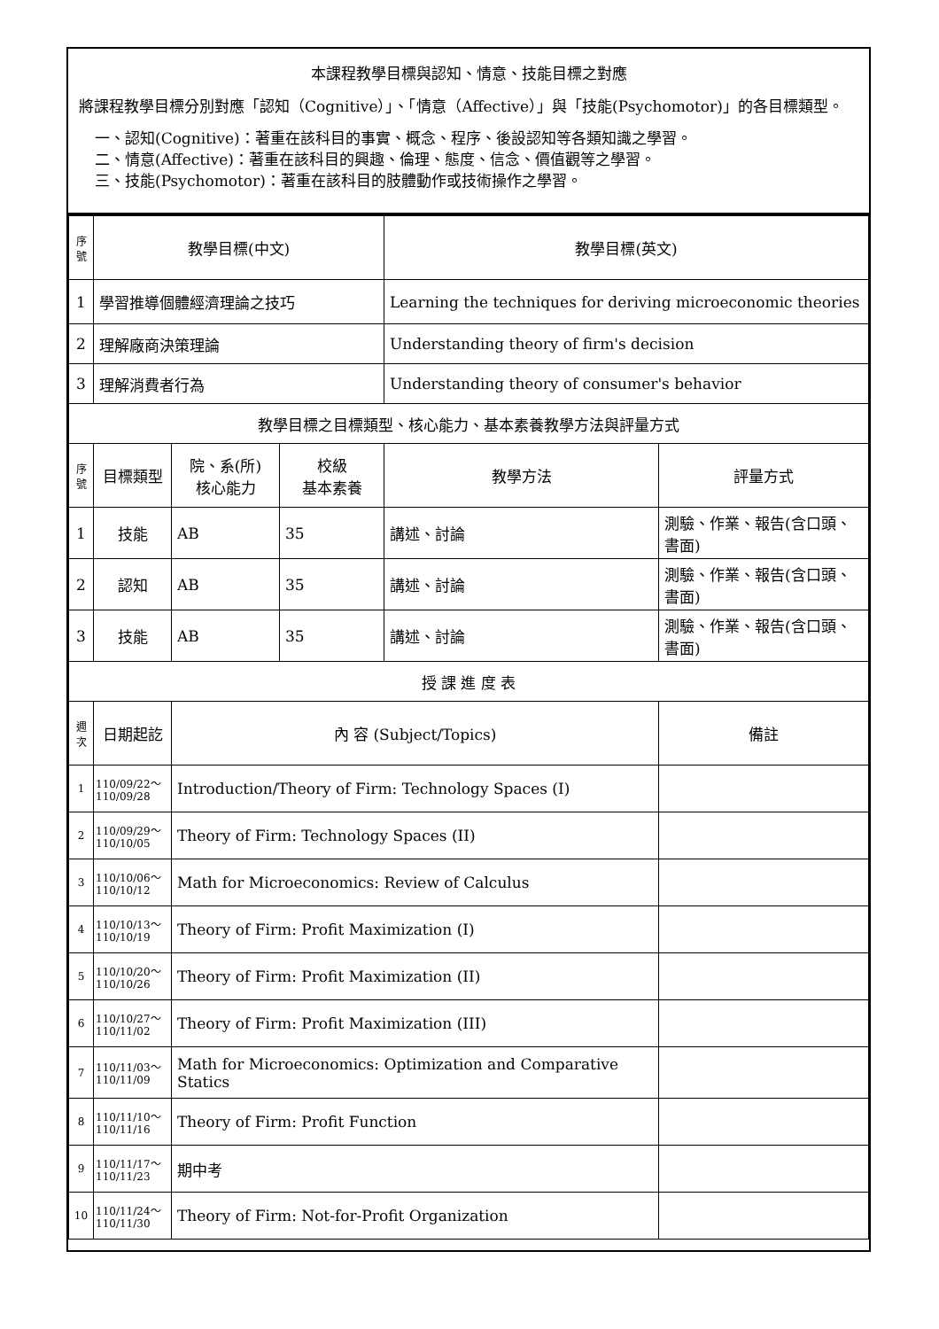本課程教學目標與認知、情意、技能目標之對應
將課程教學目標分別對應「認知（Cognitive）」、「情意（Affective）」與「技能(Psychomotor)」的各目標類型。
一、認知(Cognitive)：著重在該科目的事實、概念、程序、後設認知等各類知識之學習。
二、情意(Affective)：著重在該科目的興趣、倫理、態度、信念、價值觀等之學習。
三、技能(Psychomotor)：著重在該科目的肢體動作或技術操作之學習。
| 序號 | 教學目標(中文) | | | 教學目標(英文) | |
| --- | --- | --- | --- | --- | --- |
| 1 | 學習推導個體經濟理論之技巧 | | | Learning the techniques for deriving microeconomic theories | |
| 2 | 理解廠商決策理論 | | | Understanding theory of firm's decision | |
| 3 | 理解消費者行為 | | | Understanding theory of consumer's behavior | |
| 教學目標之目標類型、核心能力、基本素養教學方法與評量方式 | | | | | |
| 序號 | 目標類型 | 院、系(所) 核心能力 | 校級 基本素養 | 教學方法 | 評量方式 |
| 1 | 技能 | AB | 35 | 講述、討論 | 測驗、作業、報告(含口頭、書面) |
| 2 | 認知 | AB | 35 | 講述、討論 | 測驗、作業、報告(含口頭、書面) |
| 3 | 技能 | AB | 35 | 講述、討論 | 測驗、作業、報告(含口頭、書面) |
| 授 課 進 度 表 | | | | | |
| 週次 | 日期起訖 | 內 容 (Subject/Topics) | | | 備註 |
| 1 | 110/09/22～ 110/09/28 | Introduction/Theory of Firm: Technology Spaces (I) | | | |
| 2 | 110/09/29～ 110/10/05 | Theory of Firm: Technology Spaces (II) | | | |
| 3 | 110/10/06～ 110/10/12 | Math for Microeconomics: Review of Calculus | | | |
| 4 | 110/10/13～ 110/10/19 | Theory of Firm: Profit Maximization (I) | | | |
| 5 | 110/10/20～ 110/10/26 | Theory of Firm: Profit Maximization (II) | | | |
| 6 | 110/10/27～ 110/11/02 | Theory of Firm: Profit Maximization (III) | | | |
| 7 | 110/11/03～ 110/11/09 | Math for Microeconomics: Optimization and Comparative Statics | | | |
| 8 | 110/11/10～ 110/11/16 | Theory of Firm: Profit Function | | | |
| 9 | 110/11/17～ 110/11/23 | 期中考 | | | |
| 10 | 110/11/24～ 110/11/30 | Theory of Firm: Not-for-Profit Organization | | | |